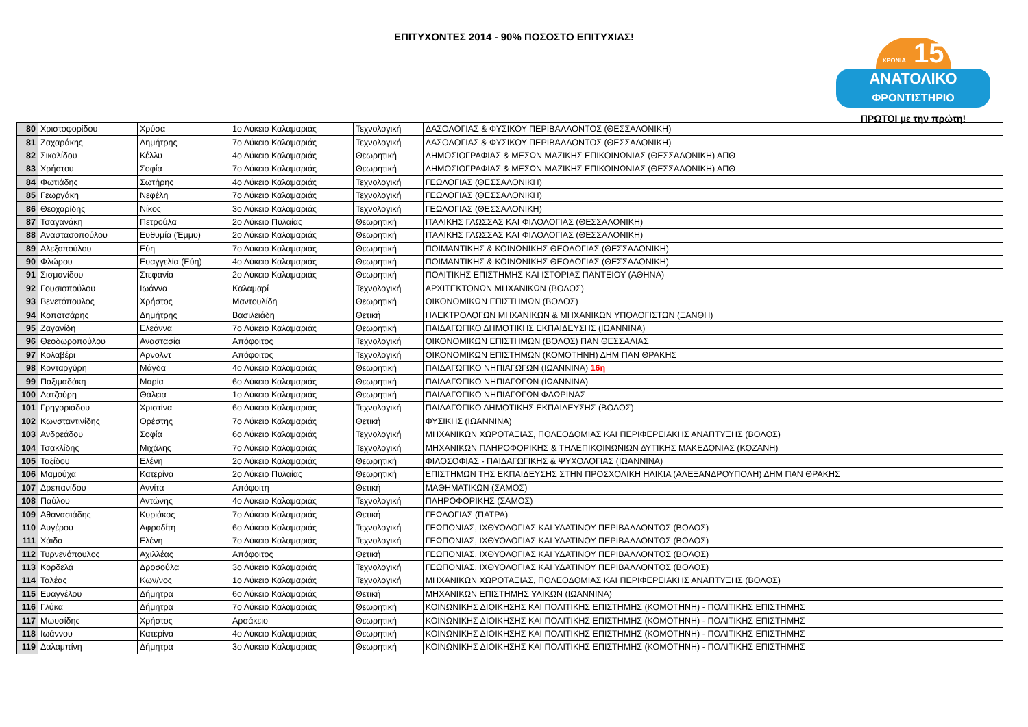ΕΠΙΤΥΧΟΝΤΕΣ 2014 - 90% ΠΟΣΟΣΤΟ ΕΠΙΤΥΧΙΑΣ!
ΧΡΟΝΙΑ 15
ΑΝΑΤΟΛΙΚΟ
ΦΡΟΝΤΙΣΤΗΡΙΟ
ΠΡΩΤΟΙ με την πρώτη!
| 80 | Χριστοφορίδου | Χρύσα | 1ο Λύκειο Καλαμαριάς | Τεχνολογική | ΔΑΣΟΛΟΓΙΑΣ & ΦΥΣΙΚΟΥ ΠΕΡΙΒΑΛΛΟΝΤΟΣ (ΘΕΣΣΑΛΟΝΙΚΗ) |
| 81 | Ζαχαράκης | Δημήτρης | 7ο Λύκειο Καλαμαριάς | Τεχνολογική | ΔΑΣΟΛΟΓΙΑΣ & ΦΥΣΙΚΟΥ ΠΕΡΙΒΑΛΛΟΝΤΟΣ (ΘΕΣΣΑΛΟΝΙΚΗ) |
| 82 | Σικαλίδου | Κέλλυ | 4ο Λύκειο Καλαμαριάς | Θεωρητική | ΔΗΜΟΣΙΟΓΡΑΦΙΑΣ & ΜΕΣΩΝ ΜΑΖΙΚΗΣ ΕΠΙΚΟΙΝΩΝΙΑΣ (ΘΕΣΣΑΛΟΝΙΚΗ) ΑΠΘ |
| 83 | Χρήστου | Σοφία | 7ο Λύκειο Καλαμαριάς | Θεωρητική | ΔΗΜΟΣΙΟΓΡΑΦΙΑΣ & ΜΕΣΩΝ ΜΑΖΙΚΗΣ ΕΠΙΚΟΙΝΩΝΙΑΣ (ΘΕΣΣΑΛΟΝΙΚΗ) ΑΠΘ |
| 84 | Φωτιάδης | Σωτήρης | 4ο Λύκειο Καλαμαριάς | Τεχνολογική | ΓΕΩΛΟΓΙΑΣ (ΘΕΣΣΑΛΟΝΙΚΗ) |
| 85 | Γεωργάκη | Νεφέλη | 7ο Λύκειο Καλαμαριάς | Τεχνολογική | ΓΕΩΛΟΓΙΑΣ (ΘΕΣΣΑΛΟΝΙΚΗ) |
| 86 | Θεοχαρίδης | Νίκος | 3ο Λύκειο Καλαμαριάς | Τεχνολογική | ΓΕΩΛΟΓΙΑΣ (ΘΕΣΣΑΛΟΝΙΚΗ) |
| 87 | Τσαγανάκη | Πετρούλα | 2ο Λύκειο Πυλαίας | Θεωρητική | ΙΤΑΛΙΚΗΣ ΓΛΩΣΣΑΣ ΚΑΙ ΦΙΛΟΛΟΓΙΑΣ (ΘΕΣΣΑΛΟΝΙΚΗ) |
| 88 | Αναστασοπούλου | Ευθυμία (Έμμυ) | 2ο Λύκειο Καλαμαριάς | Θεωρητική | ΙΤΑΛΙΚΗΣ ΓΛΩΣΣΑΣ ΚΑΙ ΦΙΛΟΛΟΓΙΑΣ (ΘΕΣΣΑΛΟΝΙΚΗ) |
| 89 | Αλεξοπούλου | Εύη | 7ο Λύκειο Καλαμαριάς | Θεωρητική | ΠΟΙΜΑΝΤΙΚΗΣ & ΚΟΙΝΩΝΙΚΗΣ ΘΕΟΛΟΓΙΑΣ (ΘΕΣΣΑΛΟΝΙΚΗ) |
| 90 | Φλώρου | Ευαγγελία (Εύη) | 4ο Λύκειο Καλαμαριάς | Θεωρητική | ΠΟΙΜΑΝΤΙΚΗΣ & ΚΟΙΝΩΝΙΚΗΣ ΘΕΟΛΟΓΙΑΣ (ΘΕΣΣΑΛΟΝΙΚΗ) |
| 91 | Σισμανίδου | Στεφανία | 2ο Λύκειο Καλαμαριάς | Θεωρητική | ΠΟΛΙΤΙΚΗΣ ΕΠΙΣΤΗΜΗΣ ΚΑΙ ΙΣΤΟΡΙΑΣ ΠΑΝΤΕΙΟΥ (ΑΘΗΝΑ) |
| 92 | Γουσιοπούλου | Ιωάννα | Καλαμαρί | Τεχνολογική | ΑΡΧΙΤΕΚΤΟΝΩΝ ΜΗΧΑΝΙΚΩΝ (ΒΟΛΟΣ) |
| 93 | Βενετόπουλος | Χρήστος | Μαντουλίδη | Θεωρητική | ΟΙΚΟΝΟΜΙΚΩΝ ΕΠΙΣΤΗΜΩΝ (ΒΟΛΟΣ) |
| 94 | Κοπατσάρης | Δημήτρης | Βασιλειάδη | Θετική | ΗΛΕΚΤΡΟΛΟΓΩΝ ΜΗΧΑΝΙΚΩΝ & ΜΗΧΑΝΙΚΩΝ ΥΠΟΛΟΓΙΣΤΩΝ (ΞΑΝΘΗ) |
| 95 | Ζαγανίδη | Ελεάννα | 7ο Λύκειο Καλαμαριάς | Θεωρητική | ΠΑΙΔΑΓΩΓΙΚΟ ΔΗΜΟΤΙΚΗΣ ΕΚΠΑΙΔΕΥΣΗΣ (ΙΩΑΝΝΙΝΑ) |
| 96 | Θεοδωροπούλου | Αναστασία | Απόφοιτος | Τεχνολογική | ΟΙΚΟΝΟΜΙΚΩΝ ΕΠΙΣΤΗΜΩΝ (ΒΟΛΟΣ) ΠΑΝ ΘΕΣΣΑΛΙΑΣ |
| 97 | Κολαβέρι | Αρνολντ | Απόφοιτος | Τεχνολογική | ΟΙΚΟΝΟΜΙΚΩΝ ΕΠΙΣΤΗΜΩΝ (ΚΟΜΟΤΗΝΗ) ΔΗΜ ΠΑΝ ΘΡΑΚΗΣ |
| 98 | Κονταργύρη | Μάγδα | 4ο Λύκειο Καλαμαριάς | Θεωρητική | ΠΑΙΔΑΓΩΓΙΚΟ ΝΗΠΙΑΓΩΓΩΝ (ΙΩΑΝΝΙΝΑ) 16η |
| 99 | Παξιμαδάκη | Μαρία | 6ο Λύκειο Καλαμαριάς | Θεωρητική | ΠΑΙΔΑΓΩΓΙΚΟ ΝΗΠΙΑΓΩΓΩΝ (ΙΩΑΝΝΙΝΑ) |
| 100 | Λατζούρη | Θάλεια | 1ο Λύκειο Καλαμαριάς | Θεωρητική | ΠΑΙΔΑΓΩΓΙΚΟ ΝΗΠΙΑΓΩΓΩΝ ΦΛΩΡΙΝΑΣ |
| 101 | Γρηγοριάδου | Χριστίνα | 6ο Λύκειο Καλαμαριάς | Τεχνολογική | ΠΑΙΔΑΓΩΓΙΚΟ ΔΗΜΟΤΙΚΗΣ ΕΚΠΑΙΔΕΥΣΗΣ (ΒΟΛΟΣ) |
| 102 | Κωνσταντινίδης | Ορέστης | 7ο Λύκειο Καλαμαριάς | Θετική | ΦΥΣΙΚΗΣ (ΙΩΑΝΝΙΝΑ) |
| 103 | Ανδρεάδου | Σοφία | 6ο Λύκειο Καλαμαριάς | Τεχνολογική | ΜΗΧΑΝΙΚΩΝ ΧΩΡΟΤΑΞΙΑΣ, ΠΟΛΕΟΔΟΜΙΑΣ ΚΑΙ ΠΕΡΙΦΕΡΕΙΑΚΗΣ ΑΝΑΠΤΥΞΗΣ (ΒΟΛΟΣ) |
| 104 | Τσακλίδης | Μιχάλης | 7ο Λύκειο Καλαμαριάς | Τεχνολογική | ΜΗΧΑΝΙΚΩΝ ΠΛΗΡΟΦΟΡΙΚΗΣ & ΤΗΛΕΠΙΚΟΙΝΩΝΙΩΝ ΔΥΤΙΚΗΣ ΜΑΚΕΔΟΝΙΑΣ (ΚΟΖΑΝΗ) |
| 105 | Ταξίδου | Ελένη | 2ο Λύκειο Καλαμαριάς | Θεωρητική | ΦΙΛΟΣΟΦΙΑΣ - ΠΑΙΔΑΓΩΓΙΚΗΣ & ΨΥΧΟΛΟΓΙΑΣ (ΙΩΑΝΝΙΝΑ) |
| 106 | Μαμούχα | Κατερίνα | 2ο Λύκειο Πυλαίας | Θεωρητική | ΕΠΙΣΤΗΜΩΝ ΤΗΣ ΕΚΠΑΙΔΕΥΣΗΣ ΣΤΗΝ ΠΡΟΣΧΟΛΙΚΗ ΗΛΙΚΙΑ (ΑΛΕΞΑΝΔΡΟΥΠΟΛΗ) ΔΗΜ ΠΑΝ ΘΡΑΚΗΣ |
| 107 | Δρεπανίδου | Αννίτα | Απόφοιτη | Θετική | ΜΑΘΗΜΑΤΙΚΩΝ (ΣΑΜΟΣ) |
| 108 | Παύλου | Αντώνης | 4ο Λύκειο Καλαμαριάς | Τεχνολογική | ΠΛΗΡΟΦΟΡΙΚΗΣ (ΣΑΜΟΣ) |
| 109 | Αθανασιάδης | Κυριάκος | 7ο Λύκειο Καλαμαριάς | Θετική | ΓΕΩΛΟΓΙΑΣ (ΠΑΤΡΑ) |
| 110 | Αυγέρου | Αφροδίτη | 6ο Λύκειο Καλαμαριάς | Τεχνολογική | ΓΕΩΠΟΝΙΑΣ, ΙΧΘΥΟΛΟΓΙΑΣ ΚΑΙ ΥΔΑΤΙΝΟΥ ΠΕΡΙΒΑΛΛΟΝΤΟΣ (ΒΟΛΟΣ) |
| 111 | Χάιδα | Ελένη | 7ο Λύκειο Καλαμαριάς | Τεχνολογική | ΓΕΩΠΟΝΙΑΣ, ΙΧΘΥΟΛΟΓΙΑΣ ΚΑΙ ΥΔΑΤΙΝΟΥ ΠΕΡΙΒΑΛΛΟΝΤΟΣ (ΒΟΛΟΣ) |
| 112 | Τυρνενόπουλος | Αχιλλέας | Απόφοιτος | Θετική | ΓΕΩΠΟΝΙΑΣ, ΙΧΘΥΟΛΟΓΙΑΣ ΚΑΙ ΥΔΑΤΙΝΟΥ ΠΕΡΙΒΑΛΛΟΝΤΟΣ (ΒΟΛΟΣ) |
| 113 | Κορδελά | Δροσούλα | 3ο Λύκειο Καλαμαριάς | Τεχνολογική | ΓΕΩΠΟΝΙΑΣ, ΙΧΘΥΟΛΟΓΙΑΣ ΚΑΙ ΥΔΑΤΙΝΟΥ ΠΕΡΙΒΑΛΛΟΝΤΟΣ (ΒΟΛΟΣ) |
| 114 | Ταλέας | Κων/νος | 1ο Λύκειο Καλαμαριάς | Τεχνολογική | ΜΗΧΑΝΙΚΩΝ ΧΩΡΟΤΑΞΙΑΣ, ΠΟΛΕΟΔΟΜΙΑΣ ΚΑΙ ΠΕΡΙΦΕΡΕΙΑΚΗΣ ΑΝΑΠΤΥΞΗΣ (ΒΟΛΟΣ) |
| 115 | Ευαγγέλου | Δήμητρα | 6ο Λύκειο Καλαμαριάς | Θετική | ΜΗΧΑΝΙΚΩΝ ΕΠΙΣΤΗΜΗΣ ΥΛΙΚΩΝ (ΙΩΑΝΝΙΝΑ) |
| 116 | Γλύκα | Δήμητρα | 7ο Λύκειο Καλαμαριάς | Θεωρητική | ΚΟΙΝΩΝΙΚΗΣ ΔΙΟΙΚΗΣΗΣ ΚΑΙ ΠΟΛΙΤΙΚΗΣ ΕΠΙΣΤΗΜΗΣ (ΚΟΜΟΤΗΝΗ) - ΠΟΛΙΤΙΚΗΣ ΕΠΙΣΤΗΜΗΣ |
| 117 | Μωυσίδης | Χρήστος | Αρσάκειο | Θεωρητική | ΚΟΙΝΩΝΙΚΗΣ ΔΙΟΙΚΗΣΗΣ ΚΑΙ ΠΟΛΙΤΙΚΗΣ ΕΠΙΣΤΗΜΗΣ (ΚΟΜΟΤΗΝΗ) - ΠΟΛΙΤΙΚΗΣ ΕΠΙΣΤΗΜΗΣ |
| 118 | Ιωάννου | Κατερίνα | 4ο Λύκειο Καλαμαριάς | Θεωρητική | ΚΟΙΝΩΝΙΚΗΣ ΔΙΟΙΚΗΣΗΣ ΚΑΙ ΠΟΛΙΤΙΚΗΣ ΕΠΙΣΤΗΜΗΣ (ΚΟΜΟΤΗΝΗ) - ΠΟΛΙΤΙΚΗΣ ΕΠΙΣΤΗΜΗΣ |
| 119 | Δαλαμπίνη | Δήμητρα | 3ο Λύκειο Καλαμαριάς | Θεωρητική | ΚΟΙΝΩΝΙΚΗΣ ΔΙΟΙΚΗΣΗΣ ΚΑΙ ΠΟΛΙΤΙΚΗΣ ΕΠΙΣΤΗΜΗΣ (ΚΟΜΟΤΗΝΗ) - ΠΟΛΙΤΙΚΗΣ ΕΠΙΣΤΗΜΗΣ |